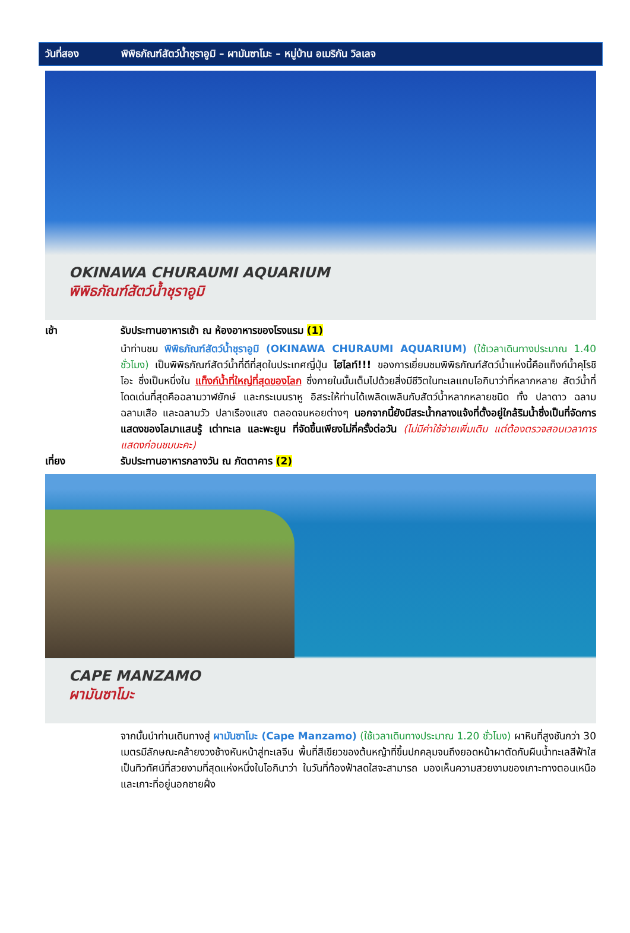วันที่สอง พิพิธภัณฑ์สัตว์น้ำชุราอูมิ – ผามันซาโมะ – หมู่บ้าน อเมริกัน วิลเลจ
OKINAWA CHURAUMI AQUARIUM
พิพิธภัณฑ์สัตว์น้ำชุราอูมิ
เช้า รับประทานอาหารเช้า ณ ห้องอาหารของโรงแรม (1)
นำท่านชม พิพิธภัณฑ์สัตว์น้ำชุราอูมิ (OKINAWA CHURAUMI AQUARIUM) (ใช้เวลาเดินทางประมาณ 1.40 ชั่วโมง) เป็นพิพิธภัณฑ์สัตว์น้ำที่ดีที่สุดในประเทศญี่ปุ่น ไฮไลท์!!! ของการเยี่ยมชมพิพิธภัณฑ์สัตว์น้ำแห่งนี้คือแท็งก์น้ำคุโรชิโอะ ซึ่งเป็นหนึ่งใน แท็งก์น้ำที่ใหญ่ที่สุดของโลก ซึ่งภายในนั้นเต็มไปด้วยสิ่งมีชีวิตในทะเลแถบโอกินาว่าที่หลากหลาย สัตว์น้ำที่โดดเด่นที่สุดคือฉลามวาฬยักษ์ และกระเบนราหู อิสระให้ท่านได้เพลิดเพลินกับสัตว์น้ำหลากหลายชนิด ทั้ง ปลาดาว ฉลาม ฉลามเสือ และฉลามวัว ปลาเรืองแสง ตลอดจนหอยต่างๆ นอกจากนี้ยังมีสระน้ำกลางแจ้งที่ตั้งอยู่ใกล้ริมน้ำซึ่งเป็นที่จัดการแสดงของโลมาแสนรู้ เต่าทะเล และพะยูน ที่จัดขึ้นเพียงไม่กี่ครั้งต่อวัน (ไม่มีค่าใช้จ่ายเพิ่มเติม แต่ต้องตรวจสอบเวลาการแสดงก่อนชมนะคะ)
เที่ยง รับประทานอาหารกลางวัน ณ ภัตตาคาร (2)
CAPE MANZAMO
ผามันซาโมะ
จากนั้นนำท่านเดินทางสู่ ผามันซาโมะ (Cape Manzamo) (ใช้เวลาเดินทางประมาณ 1.20 ชั่วโมง) ผาหินที่สูงชันกว่า 30 เมตรมีลักษณะคล้ายงวงช้างหันหน้าสู่ทะเลจีน พื้นที่สีเขียวของต้นหญ้าที่ขึ้นปกคลุมจนถึงยอดหน้าผาตัดกับผืนน้ำทะเลสีฟ้าใส เป็นทิวทัศน์ที่สวยงามที่สุดแห่งหนึ่งในโอกินาว่า ในวันที่ท้องฟ้าสดใสจะสามารถ มองเห็นความสวยงามของเกาะทางตอนเหนือและเกาะที่อยู่นอกชายฝั่ง